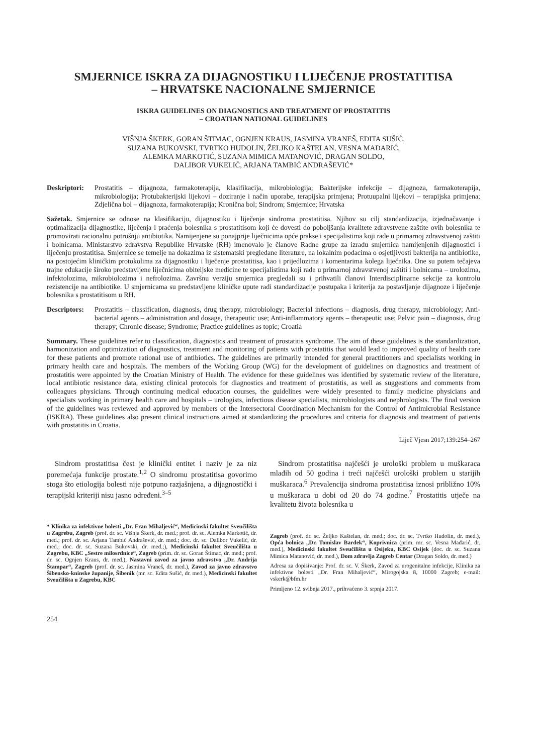SMJERNICE ISKRA ZA DIJAGNOSTIKU I LIJEČENJE PROSTATITISA
– HRVATSKE NACIONALNE SMJERNICE
ISKRA GUIDELINES ON DIAGNOSTICS AND TREATMENT OF PROSTATITIS
– CROATIAN NATIONAL GUIDELINES
VIŠNJA ŠKERK, GORAN ŠTIMAC, OGNJEN KRAUS, JASMINA VRANEŠ, EDITA SUŠIĆ,
SUZANA BUKOVSKI, TVRTKO HUDOLIN, ŽELJKO KAŠTELAN, VESNA MAĐARIĆ,
ALEMKA MARKOTIĆ, SUZANA MIMICA MATANOVIĆ, DRAGAN SOLDO,
DALIBOR VUKELIĆ, ARJANA TAMBIĆ ANDRAŠEVIĆ*
Deskriptori: Prostatitis – dijagnoza, farmakoterapija, klasifikacija, mikrobiologija; Bakterijske infekcije – dijagnoza, farmakoterapija, mikrobiologija; Protubakterijski lijekovi – doziranje i način uporabe, terapijska primjena; Protuupalni lijekovi – terapijska primjena; Zdjelična bol – dijagnoza, farmakoterapija; Kronična bol; Sindrom; Smjernice; Hrvatska
Sažetak. Smjernice se odnose na klasifikaciju, dijagnostiku i liječenje sindroma prostatitisa. Njihov su cilj standardizacija, izjednačavanje i optimalizacija dijagnostike, liječenja i praćenja bolesnika s prostatitisom koji će dovesti do poboljšanja kvalitete zdravstvene zaštite ovih bolesnika te promovirati racionalnu potrošnju antibiotika. Namijenjene su ponajprije liječnicima opće prakse i specijalistima koji rade u primarnoj zdravstvenoj zaštiti i bolnicama. Ministarstvo zdravstva Republike Hrvatske (RH) imenovalo je članove Radne grupe za izradu smjernica namijenjenih dijagnostici i liječenju prostatitisa. Smjernice se temelje na dokazima iz sistematski pregledane literature, na lokalnim podacima o osjetljivosti bakterija na antibiotike, na postojećim kliničkim protokolima za dijagnostiku i liječenje prostatitisa, kao i prijedlozima i komentarima kolega liječnika. One su putem tečajeva trajne edukacije široko predstavljene liječnicima obiteljske medicine te specijalistima koji rade u primarnoj zdravstvenoj zaštiti i bolnicama – urolozima, infektolozima, mikrobiolozima i nefrolozima. Završnu verziju smjernica pregledali su i prihvatili članovi Interdisciplinarne sekcije za kontrolu rezistencije na antibiotike. U smjernicama su predstavljene kliničke upute radi standardizacije postupaka i kriterija za postavljanje dijagnoze i liječenje bolesnika s prostatitisom u RH.
Descriptors: Prostatitis – classification, diagnosis, drug therapy, microbiology; Bacterial infections – diagnosis, drug therapy, microbiology; Anti-bacterial agents – administration and dosage, therapeutic use; Anti-inflammatory agents – therapeutic use; Pelvic pain – diagnosis, drug therapy; Chronic disease; Syndrome; Practice guidelines as topic; Croatia
Summary. These guidelines refer to classification, diagnostics and treatment of prostatitis syndrome. The aim of these guidelines is the standardization, harmonization and optimization of diagnostics, treatment and monitoring of patients with prostatitis that would lead to improved quality of health care for these patients and promote rational use of antibiotics. The guidelines are primarily intended for general practitioners and specialists working in primary health care and hospitals. The members of the Working Group (WG) for the development of guidelines on diagnostics and treatment of prostatitis were appointed by the Croatian Ministry of Health. The evidence for these guidelines was identified by systematic review of the literature, local antibiotic resistance data, existing clinical protocols for diagnostics and treatment of prostatitis, as well as suggestions and comments from colleagues physicians. Through continuing medical education courses, the guidelines were widely presented to family medicine physicians and specialists working in primary health care and hospitals – urologists, infectious disease specialists, microbiologists and nephrologists. The final version of the guidelines was reviewed and approved by members of the Intersectoral Coordination Mechanism for the Control of Antimicrobial Resistance (ISKRA). These guidelines also present clinical instructions aimed at standardizing the procedures and criteria for diagnosis and treatment of patients with prostatitis in Croatia.
Liječ Vjesn 2017;139:254–267
Sindrom prostatitisa čest je klinički entitet i naziv je za niz poremećaja funkcije prostate.<sup>1,2</sup> O sindromu prostatitisa govorimo stoga što etiologija bolesti nije potpuno razjašnjena, a dijagnostički i terapijski kriteriji nisu jasno određeni.<sup>3–5</sup>
* Klinika za infektivne bolesti „Dr. Fran Mihaljević“, Medicinski fakultet Sveučilišta u Zagrebu, Zagreb (prof. dr. sc. Višnja Škerk, dr. med.; prof. dr. sc. Alemka Markotić, dr. med.; prof. dr. sc. Arjana Tambić Andrašević, dr. med.; doc. dr. sc. Dalibor Vukelić, dr. med.; doc. dr. sc. Suzana Bukovski, dr. med.;), Medicinski fakultet Sveučilišta u Zagrebu, KBC „Sestre milosrdnice“, Zagreb (prim. dr. sc. Goran Štimac, dr. med.; prof. dr. sc. Ognjen Kraus, dr. med.), Nastavni zavod za javno zdravstvo „Dr. Andrija Štampar“, Zagreb (prof. dr. sc. Jasmina Vraneš, dr. med.), Zavod za javno zdravstvo Šibensko-kninske županije, Šibenik (mr. sc. Edita Sušić, dr. med.), Medicinski fakultet Sveučilišta u Zagrebu, KBC
Sindrom prostatitisa najčešći je urološki problem u muškaraca mlađih od 50 godina i treći najčešći urološki problem u starijih muškaraca.<sup>6</sup> Prevalencija sindroma prostatitisa iznosi približno 10% u muškaraca u dobi od 20 do 74 godine.<sup>7</sup> Prostatitis utječe na kvalitetu života bolesnika u
Zagreb (prof. dr. sc. Željko Kaštelan, dr. med.; doc. dr. sc. Tvrtko Hudolin, dr. med.), Opća bolnica „Dr. Tomislav Bardek“, Koprivnica (prim. mr. sc. Vesna Mađarić, dr. med.), Medicinski fakultet Sveučilišta u Osijeku, KBC Osijek (doc. dr. sc. Suzana Mimica Matanović, dr. med.), Dom zdravlja Zagreb Centar (Dragan Soldo, dr. med.)
Adresa za dopisivanje: Prof. dr. sc. V. Škerk, Zavod za urogenitalne infekcije, Klinika za infektivne bolesti „Dr. Fran Mihaljević“, Mirogojska 8, 10000 Zagreb; e-mail: vskerk@bfm.hr
Primljeno 12. svibnja 2017., prihvaćeno 3. srpnja 2017.
254